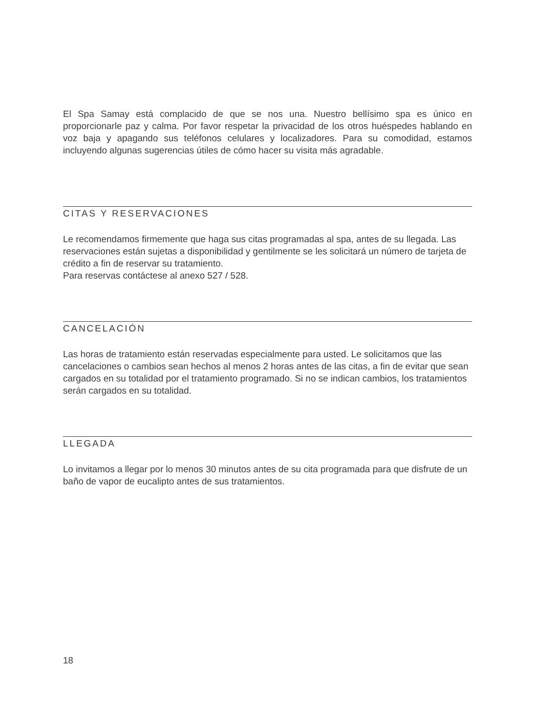El Spa Samay está complacido de que se nos una. Nuestro bellísimo spa es único en proporcionarle paz y calma. Por favor respetar la privacidad de los otros huéspedes hablando en voz baja y apagando sus teléfonos celulares y localizadores. Para su comodidad, estamos incluyendo algunas sugerencias útiles de cómo hacer su visita más agradable.
CITAS Y RESERVACIONES
Le recomendamos firmemente que haga sus citas programadas al spa, antes de su llegada. Las reservaciones están sujetas a disponibilidad y gentilmente se les solicitará un número de tarjeta de crédito a fin de reservar su tratamiento.
Para reservas contáctese al anexo 527 / 528.
CANCELACIÓN
Las horas de tratamiento están reservadas especialmente para usted. Le solicitamos que las cancelaciones o cambios sean hechos al menos 2 horas antes de las citas, a fin de evitar que sean cargados en su totalidad por el tratamiento programado. Si no se indican cambios, los tratamientos serán cargados en su totalidad.
LLEGADA
Lo invitamos a llegar por lo menos 30 minutos antes de su cita programada para que disfrute de un baño de vapor de eucalipto antes de sus tratamientos.
18